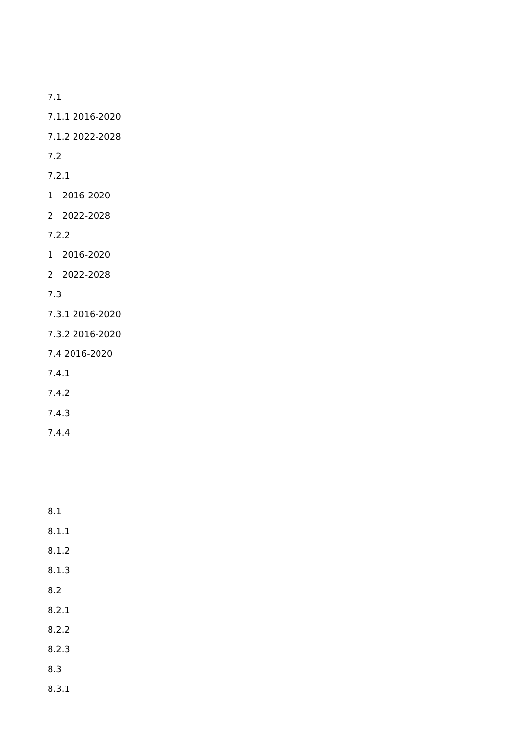7.1
7.1.1 2016-2020
7.1.2 2022-2028
7.2
7.2.1
1 2016-2020
2 2022-2028
7.2.2
1 2016-2020
2 2022-2028
7.3
7.3.1 2016-2020
7.3.2 2016-2020
7.4 2016-2020
7.4.1
7.4.2
7.4.3
7.4.4
8.1
8.1.1
8.1.2
8.1.3
8.2
8.2.1
8.2.2
8.2.3
8.3
8.3.1